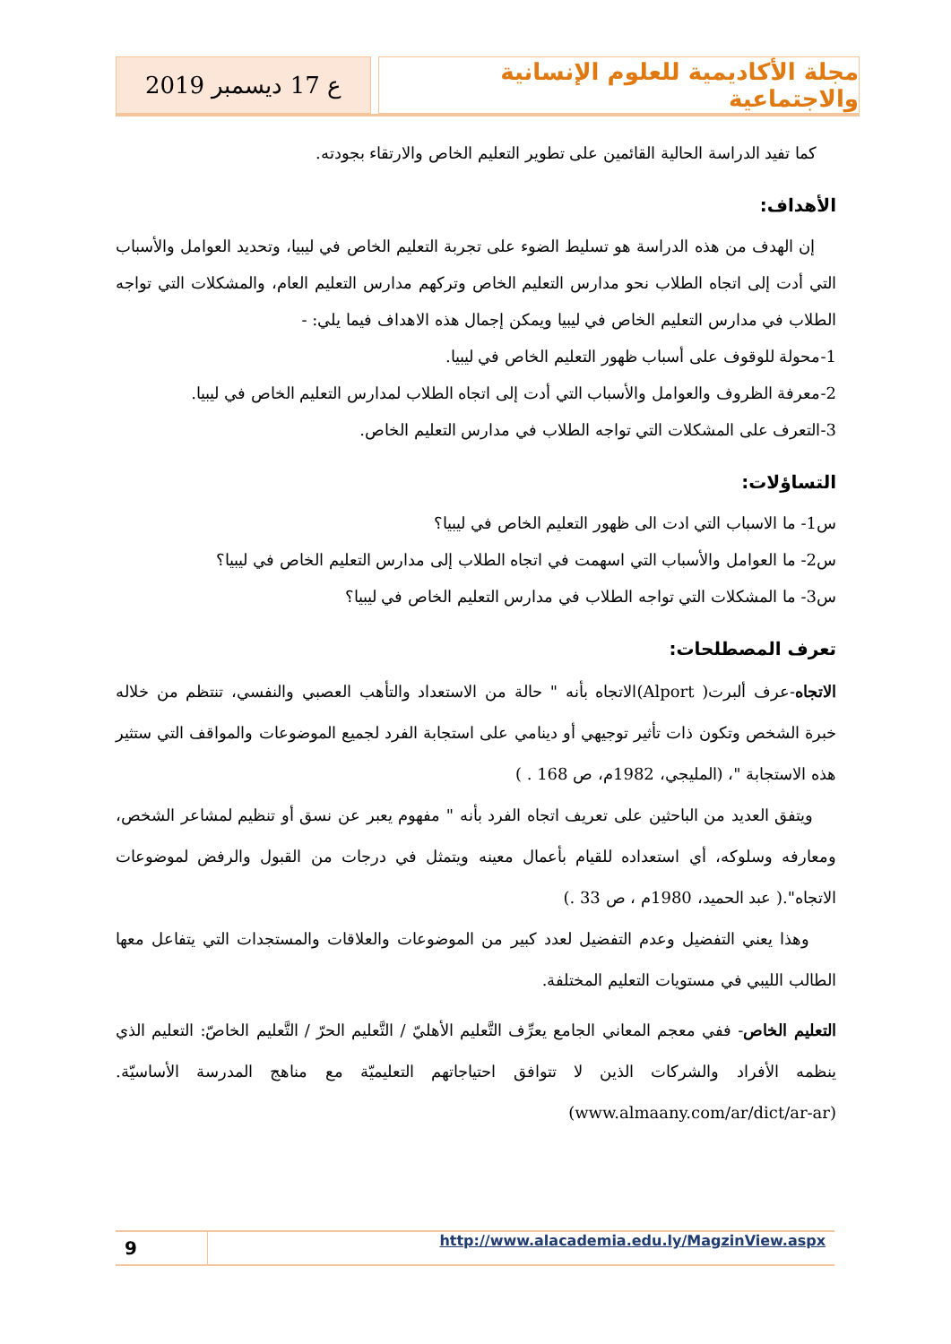مجلة الأكاديمية للعلوم الإنسانية والاجتماعية
ع 17 ديسمبر 2019
كما تفيد الدراسة الحالية القائمين على تطوير التعليم الخاص والارتقاء بجودته.
الأهداف:
إن الهدف من هذه الدراسة هو تسليط الضوء على تجربة التعليم الخاص في ليبيا، وتحديد العوامل والأسباب التي أدت إلى اتجاه الطلاب نحو مدارس التعليم الخاص وتركهم مدارس التعليم العام، والمشكلات التي تواجه الطلاب في مدارس التعليم الخاص في ليبيا ويمكن إجمال هذه الاهداف فيما يلي: -
1-محولة للوقوف على أسباب ظهور التعليم الخاص في ليبيا.
2-معرفة الظروف والعوامل والأسباب التي أدت إلى اتجاه الطلاب لمدارس التعليم الخاص في ليبيا.
3-التعرف على المشكلات التي تواجه الطلاب في مدارس التعليم الخاص.
التساؤلات:
س1- ما الاسباب التي ادت الى ظهور التعليم الخاص في ليبيا؟
س2- ما العوامل والأسباب التي اسهمت في اتجاه الطلاب إلى مدارس التعليم الخاص في ليبيا؟
س3- ما المشكلات التي تواجه الطلاب في مدارس التعليم الخاص في ليبيا؟
تعرف المصطلحات:
الاتجاه-عرف ألبرت( Alport)الاتجاه بأنه " حالة من الاستعداد والتأهب العصبي والنفسي، تنتظم من خلاله خبرة الشخص وتكون ذات تأثير توجيهي أو دينامي على استجابة الفرد لجميع الموضوعات والمواقف التي ستثير هذه الاستجابة "، (المليجي، 1982م، ص 168 . )
ويتفق العديد من الباحثين على تعريف اتجاه الفرد بأنه " مفهوم يعبر عن نسق أو تنظيم لمشاعر الشخص، ومعارفه وسلوكه، أي استعداده للقيام بأعمال معينه ويتمثل في درجات من القبول والرفض لموضوعات الاتجاه".( عبد الحميد، 1980م ، ص 33 .)
وهذا يعني التفضيل وعدم التفضيل لعدد كبير من الموضوعات والعلاقات والمستجدات التي يتفاعل معها الطالب الليبي في مستويات التعليم المختلفة.
التعليم الخاص- ففي معجم المعاني الجامع يعرِّف التَّعليم الأهليّ / التَّعليم الحرّ / التَّعليم الخاصّ: التعليم الذي ينظمه الأفراد والشركات الذين لا تتوافق احتياجاتهم التعليميّة مع مناهج المدرسة الأساسيّة. (www.almaany.com/ar/dict/ar-ar)
9
http://www.alacademia.edu.ly/MagzinView.aspx